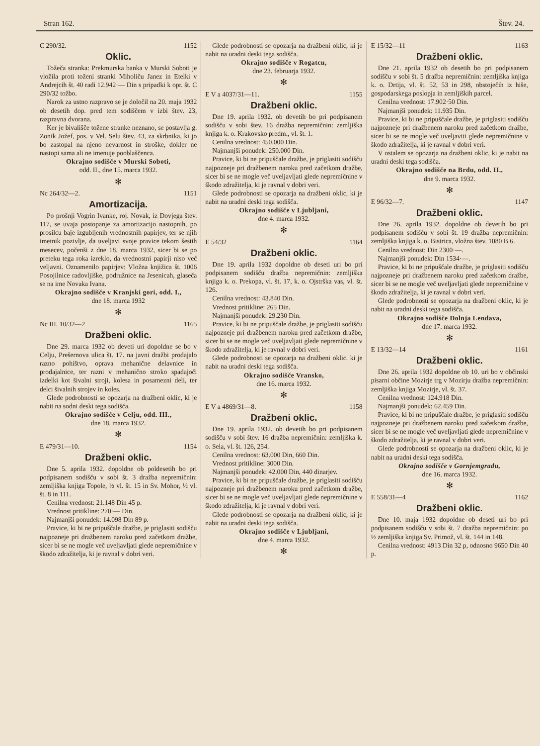Stran 162. Štev. 24.
C 290/32. 1152
Oklic.
Tožeča stranka: Prekmurska banka v Murski Soboti je vložila proti toženi stranki Miholiču Janez in Etelki v Andrejcih št. 40 radi 12.942·— Din s pripadki k opr. št. C 290/32 tožbo.
Narok za ustno razpravo se je določil na 20. maja 1932 ob desetih dop. pred tem sodiščem v izbi štev. 23, razpravna dvorana.
Ker je bivališče tožene stranke neznano, se postavlja g. Zonik Jožef, pos. v Vel. Selu štev. 43, za skrbnika, ki jo bo zastopal na njeno nevarnost in stroške, dokler ne nastopi sama ali ne imenuje pooblaščenca.
Okrajno sodišče v Murski Soboti,
odd. II., dne 15. marca 1932.
✻
Nc 264/32—2. 1151
Amortizacija.
Po prošnji Vogrin Ivanke, roj. Novak, iz Dovjega štev. 117, se uvaja postopanje za amortizacijo nastopnih, po prosilcu baje izgubljenih vrednostnih papirjev, ter se njih imetnik pozivlje, da uveljavi svoje pravice tekom šestih mesecev, počenši z dne 18. marca 1932, sicer bi se po preteku tega roka izreklo, da vrednostni papirji niso več veljavni. Oznamenilo papirjev: Vložna knjižica št. 1006 Posojilnice radovljiške, podružnice na Jesenicah, glaseča se na ime Novaka Ivana.
Okrajno sodišče v Kranjski gori, odd. I.,
dne 18. marca 1932
✻
Nc III. 10/32—2 1165
Dražbeni oklic.
Dne 29. marca 1932 ob deveti uri dopoldne se bo v Celju, Prešernova ulica št. 17. na javni dražbi prodajalo razno pohištvo, oprava mehanične delavnice in prodajalnice, ter razni v mehanično stroko spadajoči izdelki kot šivalni stroji, kolesa in posamezni deli, ter delci šivalnih strojev in koles.
Glede podrobnosti se opozarja na dražbeni oklic, ki je nabit na sodni deski tega sodišča.
Okrajno sodišče v Celju, odd. III.,
dne 18. marca 1932.
✻
E 479/31—10. 1154
Dražbeni oklic.
Dne 5. aprila 1932. dopoldne ob poldesetih bo pri podpisanem sodišču v sobi št. 3 dražba nepremičnin: zemljiška knjiga Topole, ½ vl. št. 15 in Sv. Mohor, ½ vl. št. 8 in 111.
Cenilna vrednost: 21.148 Din 45 p.
Vrednost pritikline: 270·— Din.
Najmanjši ponudek: 14.098 Din 89 p.
Pravice, ki bi ne pripuščale dražbe, je priglasiti sodišču najpozneje pri dražbenem naroku pred začetkom dražbe, sicer bi se ne mogle več uveljavljati glede nepremičnine v škodo zdražitelja, ki je ravnal v dobri veri.
Glede podrobnosti se opozarja na dražbeni oklic, ki je nabit na uradni deski tega sodišča.
Okrajno sodišče v Rogatcu,
dne 23. februarja 1932.
✻
E V a 4037/31—11. 1155
Dražbeni oklic.
Dne 19. aprila 1932. ob devetih bo pri podpisanem sodišču v sobi štev. 16 dražba nepremičnin: zemljiška knjiga k. o. Krakovsko predm., vl. št. 1.
Cenilna vrednost: 450.000 Din.
Najmanjši ponudek: 250.000 Din.
Pravice, ki bi ne pripuščale dražbe, je priglasiti sodišču najpozneje pri dražbenem naroku pred začetkom dražbe, sicer bi se ne mogle več uveljavljati glede nepremičnine v škodo zdražitelja, ki je ravnal v dobri veri.
Glede podrobnosti se opozarja na dražbeni oklic, ki je nabit na uradni deski tega sodišča.
Okrajno sodišče v Ljubljani,
dne 4. marca 1932.
✻
E 54/32 1164
Dražbeni oklic.
Dne 19. aprila 1932 dopoldne ob deseti uri bo pri podpisanem sodišču dražba nepremičnin: zemljiška knjiga k. o. Prekopa, vl. št. 17, k. o. Ojstrška vas, vl. št. 126.
Cenilna vrednost: 43.840 Din.
Vrednost pritikline: 265 Din.
Najmanjši ponudek: 29.230 Din.
Pravice, ki bi ne pripuščale dražbe, je priglasiti sodišču najpozneje pri dražbenem naroku pred začetkom dražbe, sicer bi se ne mogle več uveljavljati glede nepremičnine v škodo zdražitelja, ki je ravnal v dobri veri.
Glede podrobnosti se opozarja na dražbeni oklic. ki je nabit na uradni deski tega sodišča.
Okrajno sodišče Vransko,
dne 16. marca 1932.
✻
E V a 4869/31—8. 1158
Dražbeni oklic.
Dne 19. aprila 1932. ob devetih bo pri podpisanem sodišču v sobi štev. 16 dražba nepremičnin: zemljiška k. o. Sela, vl. št. 126, 254.
Cenilna vrednost: 63.000 Din, 660 Din.
Vrednost pritikline: 3000 Din.
Najmanjši ponudek: 42.000 Din, 440 dinarjev.
Pravice, ki bi ne pripuščale dražbe, je priglasiti sodišču najpozneje pri dražbenem naroku pred začetkom dražbe, sicer bi se ne mogle več uveljavljati glede nepremičnine v škodo zdražitelja, ki je ravnal v dobri veri.
Glede podrobnosti se opozarja na dražbeni oklic, ki je nabit na uradni deski tega sodišča.
Okrajno sodišče v Ljubljani,
dne 4. marca 1932.
✻
E 15/32—11 1163
Dražbeni oklic.
Dne 21. aprila 1932 ob desetih bo pri podpisanem sodišču v sobi št. 5 dražba nepremičnin: zemljiška knjiga k. o. Drtija, vl. št. 52, 53 in 298, obstoječih iz hiše, gospodarskega poslopja in zemljiških parcel.
Cenilna vrednost: 17.902·50 Din.
Najmanjši ponudek: 11.935 Din.
Pravice, ki bi ne pripuščale dražbe, je priglasiti sodišču najpozneje pri dražbenem naroku pred začetkom dražbe, sicer bi se ne mogle več uveljaviti glede nepremičnine v škodo zdražitelja, ki je ravnal v dobri veri.
V ostalem se opozarja na dražbeni oklic, ki je nabit na uradni deski tega sodišča.
Okrajno sodišče na Brdu, odd. II.,
dne 9. marca 1932.
✻
E 96/32—7. 1147
Dražbeni oklic.
Dne 26. aprila 1932. dopoldne ob devetih bo pri podpisanem sodišču v sobi št. 19 dražba nepremičnin: zemljiška knjiga k. o. Bistrica, vložna štev. 1080 B 6.
Cenilna vrednost: Din 2300·—.
Najmanjši ponudek: Din 1534·—.
Pravice, ki bi ne pripuščale dražbe, je priglasiti sodišču najpozneje pri dražbenem naroku pred začetkom dražbe, sicer bi se ne mogle več uveljavljati glede nepremičnine v škodo zdražitelja, ki je ravnal v dobri veri.
Glede podrobnosti se opozarja na dražbeni oklic, ki je nabit na uradni deski tega sodišča.
Okrajno sodišče Dolnja Lendava,
dne 17. marca 1932.
✻
E 13/32—14 1161
Dražbeni oklic.
Dne 26. aprila 1932 dopoldne ob 10. uri bo v občinski pisarni občine Mozirje trg v Mozirju dražba nepremičnin: zemljiška knjiga Mozirje, vl. št. 37.
Cenilna vrednost: 124.918 Din.
Najmanjši ponudek: 62.459 Din.
Pravice, ki bi ne pripuščale dražbe, je priglasiti sodišču najpozneje pri dražbenem naroku pred začetkom dražbe, sicer bi se ne mogle več uveljavljati glede nepremičnine v škodo zdražitelja, ki je ravnal v dobri veri.
Glede podrobnosti se opozarja na dražbeni oklic, ki je nabit na uradni deski tega sodišča.
Okrajno sodišče v Gornjemgradu,
dne 16. marca 1932.
✻
E 558/31—4 1162
Dražbeni oklic.
Dne 10. maja 1932 dopoldne ob deseti uri bo pri podpisanem sodišču v sobi št. 7 dražba nepremičnin: po ½ zemljiška knjiga Sv. Primož, vl. št. 144 in 148.
Cenilna vrednost: 4913 Din 32 p, odnosno 9650 Din 40 p.